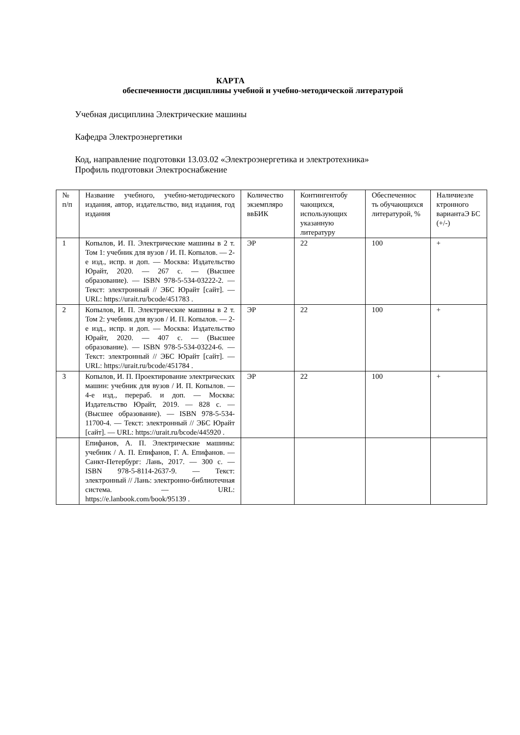КАРТА
обеспеченности дисциплины учебной и учебно-методической литературой
Учебная дисциплина Электрические машины
Кафедра Электроэнергетики
Код, направление подготовки 13.03.02 «Электроэнергетика и электротехника»
Профиль подготовки Электроснабжение
| № п/п | Название учебного, учебно-методического издания, автор, издательство, вид издания, год издания | Количество экземпляро ввБИК | Контингентобу чающихся, использующих указанную литературу | Обеспеченнос ть обучающихся литературой, % | Наличиеэле ктронного вариантаЭ БС (+/-) |
| 1 | Копылов, И. П. Электрические машины в 2 т. Том 1: учебник для вузов / И. П. Копылов. — 2-е изд., испр. и доп. — Москва: Издательство Юрайт, 2020. — 267 с. — (Высшее образование). — ISBN 978-5-534-03222-2. — Текст: электронный // ЭБС Юрайт [сайт]. — URL: https://urait.ru/bcode/451783 . | ЭР | 22 | 100 | + |
| 2 | Копылов, И. П. Электрические машины в 2 т. Том 2: учебник для вузов / И. П. Копылов. — 2-е изд., испр. и доп. — Москва: Издательство Юрайт, 2020. — 407 с. — (Высшее образование). — ISBN 978-5-534-03224-6. — Текст: электронный // ЭБС Юрайт [сайт]. — URL: https://urait.ru/bcode/451784 . | ЭР | 22 | 100 | + |
| 3 | Копылов, И. П. Проектирование электрических машин: учебник для вузов / И. П. Копылов. — 4-е изд., перераб. и доп. — Москва: Издательство Юрайт, 2019. — 828 с. — (Высшее образование). — ISBN 978-5-534-11700-4. — Текст: электронный // ЭБС Юрайт [сайт]. — URL: https://urait.ru/bcode/445920 . | ЭР | 22 | 100 | + |
| | Епифанов, А. П. Электрические машины: учебник / А. П. Епифанов, Г. А. Епифанов. — Санкт-Петербург: Лань, 2017. — 300 с. — ISBN 978-5-8114-2637-9. — Текст: электронный // Лань: электронно-библиотечная система. — URL: https://e.lanbook.com/book/95139 . | | | | |